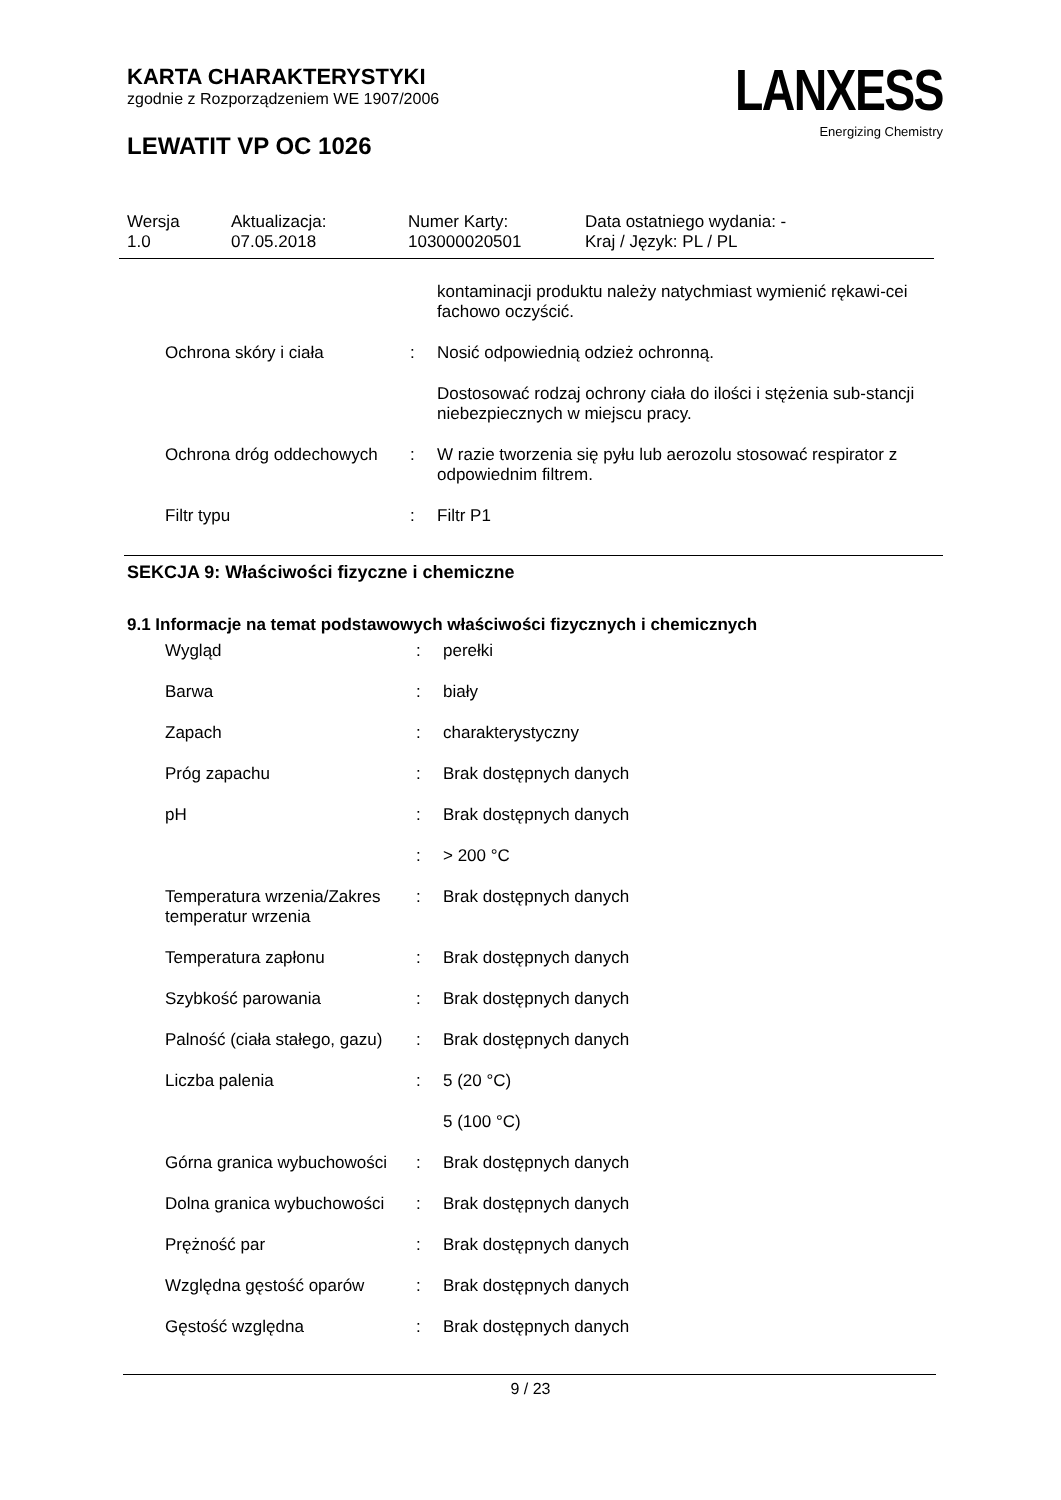KARTA CHARAKTERYSTYKI
zgodnie z Rozporządzeniem WE 1907/2006
LEWATIT VP OC 1026
LANXESS
Energizing Chemistry
Wersja
1.0
Aktualizacja:
07.05.2018
Numer Karty:
103000020501
Data ostatniego wydania: -
Kraj / Język: PL / PL
| | | kontaminacji produktu należy natychmiast wymienić rękawi-cei fachowo oczyścić. |
| Ochrona skóry i ciała | : | Nosić odpowiednią odzież ochronną. |
| | | Dostosować rodzaj ochrony ciała do ilości i stężenia sub-stancji niebezpiecznych w miejscu pracy. |
| Ochrona dróg oddechowych | : | W razie tworzenia się pyłu lub aerozolu stosować respirator z odpowiednim filtrem. |
| Filtr typu | : | Filtr P1 |
SEKCJA 9: Właściwości fizyczne i chemiczne
9.1 Informacje na temat podstawowych właściwości fizycznych i chemicznych
| Wygląd | : | perełki |
| Barwa | : | biały |
| Zapach | : | charakterystyczny |
| Próg zapachu | : | Brak dostępnych danych |
| pH | : | Brak dostępnych danych |
| | : | > 200 °C |
| Temperatura wrzenia/Zakres temperatur wrzenia | : | Brak dostępnych danych |
| Temperatura zapłonu | : | Brak dostępnych danych |
| Szybkość parowania | : | Brak dostępnych danych |
| Palność (ciała stałego, gazu) | : | Brak dostępnych danych |
| Liczba palenia | : | 5 (20 °C) |
| | | 5 (100 °C) |
| Górna granica wybuchowości | : | Brak dostępnych danych |
| Dolna granica wybuchowości | : | Brak dostępnych danych |
| Prężność par | : | Brak dostępnych danych |
| Względna gęstość oparów | : | Brak dostępnych danych |
| Gęstość względna | : | Brak dostępnych danych |
9 / 23